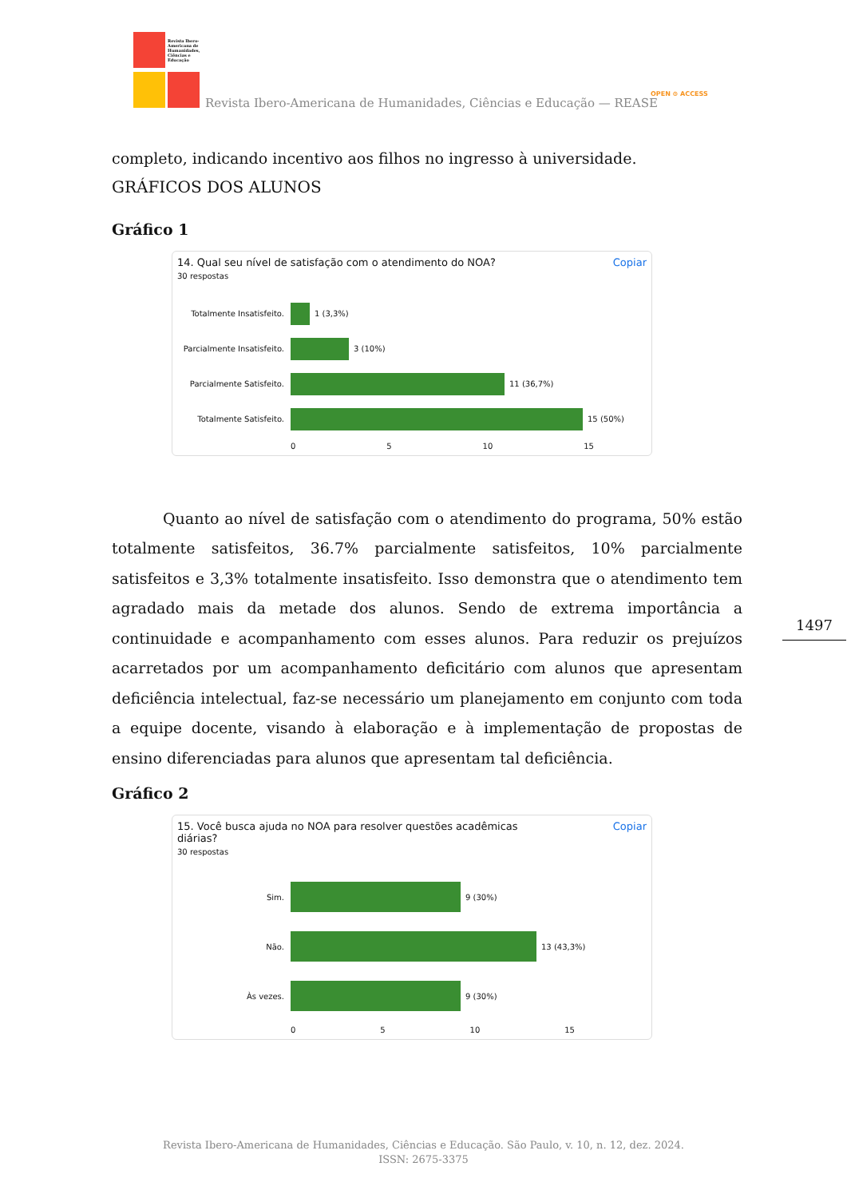Revista Ibero-Americana de Humanidades, Ciências e Educação
Revista Ibero-Americana de Humanidades, Ciências e Educação — REASE
OPEN ⊙ ACCESS
1497
completo, indicando incentivo aos filhos no ingresso à universidade.
GRÁFICOS DOS ALUNOS
Gráfico 1
14. Qual seu nível de satisfação com o atendimento do NOA? Copiar
30 respostas
Totalmente Insatisfeito.
1 (3,3%)
Parcialmente Insatisfeito.
3 (10%)
Parcialmente Satisfeito.
11 (36,7%)
Totalmente Satisfeito.
15 (50%)
0 5 10 15
Quanto ao nível de satisfação com o atendimento do programa, 50% estão totalmente satisfeitos, 36.7% parcialmente satisfeitos, 10% parcialmente satisfeitos e 3,3% totalmente insatisfeito. Isso demonstra que o atendimento tem agradado mais da metade dos alunos. Sendo de extrema importância a continuidade e acompanhamento com esses alunos. Para reduzir os prejuízos acarretados por um acompanhamento deficitário com alunos que apresentam deficiência intelectual, faz-se necessário um planejamento em conjunto com toda a equipe docente, visando à elaboração e à implementação de propostas de ensino diferenciadas para alunos que apresentam tal deficiência.
Gráfico 2
15. Você busca ajuda no NOA para resolver questões acadêmicas
diárias? Copiar
30 respostas
Sim.
9 (30%)
Não.
13 (43,3%)
Às vezes.
9 (30%)
0 5 10 15
Revista Ibero-Americana de Humanidades, Ciências e Educação. São Paulo, v. 10, n. 12, dez. 2024.
ISSN: 2675-3375